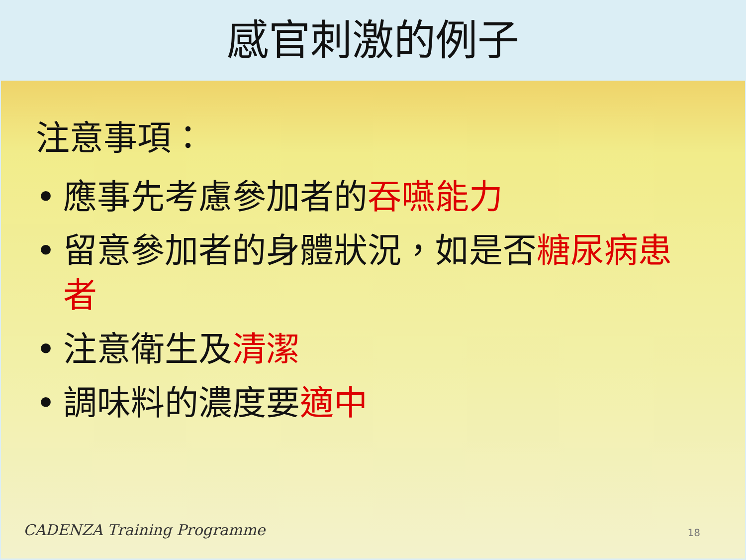感官刺激的例子
注意事項：
• 應事先考慮參加者的吞嚥能力
• 留意參加者的身體狀況，如是否糖尿病患者
• 注意衛生及清潔
• 調味料的濃度要適中
CADENZA Training Programme 18